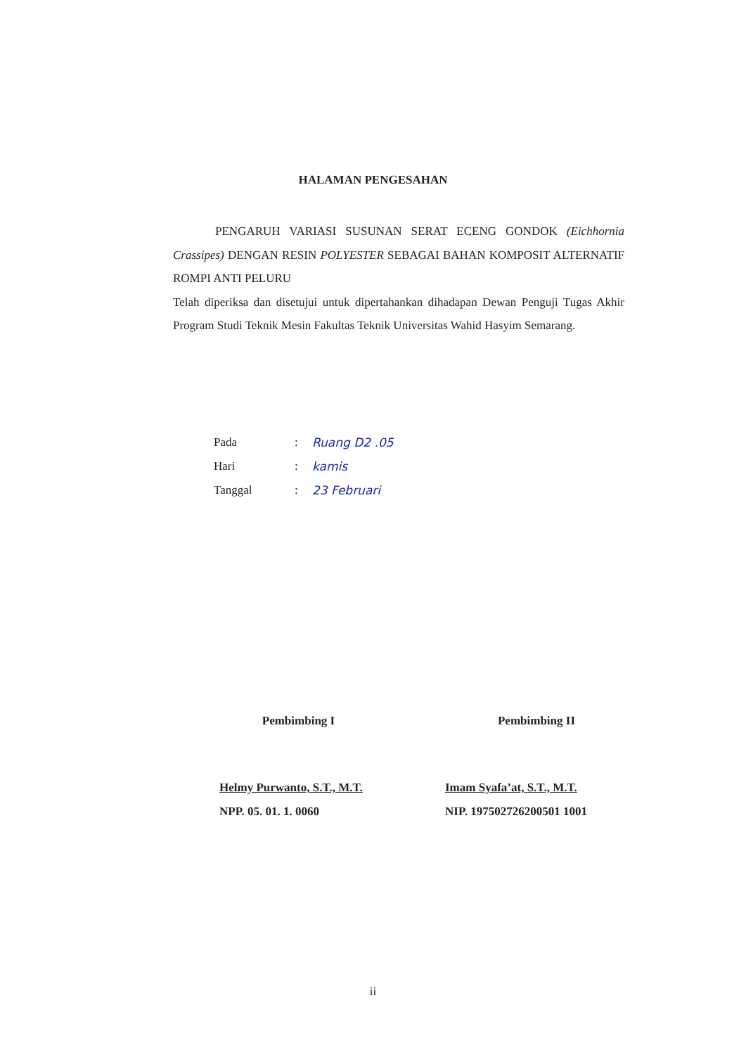HALAMAN PENGESAHAN
PENGARUH VARIASI SUSUNAN SERAT ECENG GONDOK (Eichhornia Crassipes) DENGAN RESIN POLYESTER SEBAGAI BAHAN KOMPOSIT ALTERNATIF ROMPI ANTI PELURU
Telah diperiksa dan disetujui untuk dipertahankan dihadapan Dewan Penguji Tugas Akhir Program Studi Teknik Mesin Fakultas Teknik Universitas Wahid Hasyim Semarang.
| Pada | : | Ruang D2 .05 |
| Hari | : | kamis |
| Tanggal | : | 23 Februari |
Pembimbing I
Helmy Purwanto, S.T., M.T.
NPP. 05. 01. 1. 0060
Pembimbing II
Imam Syafa’at, S.T., M.T.
NIP. 197502726200501 1001
ii